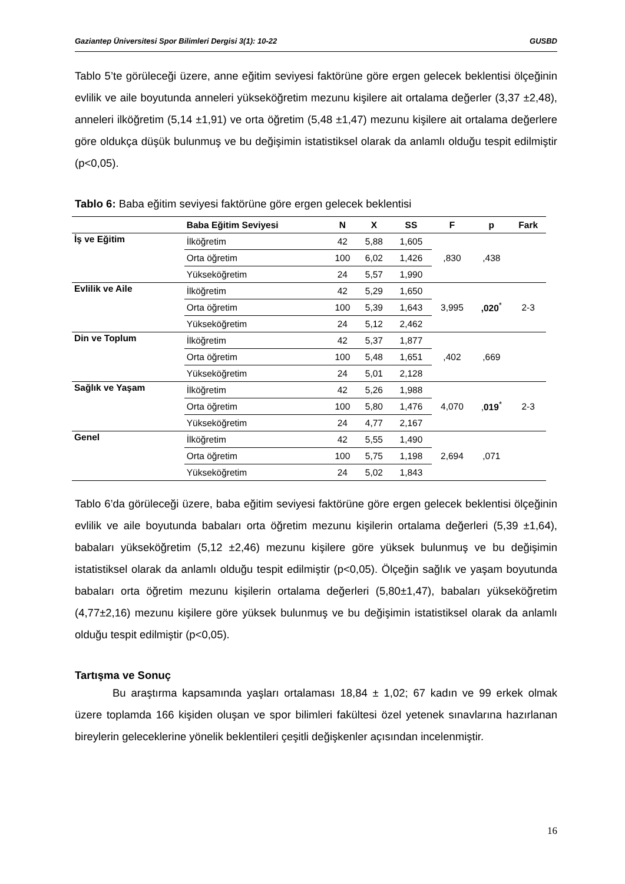Gaziantep Üniversitesi Spor Bilimleri Dergisi 3(1): 10-22 GUSBD
Tablo 5’te görüleceği üzere, anne eğitim seviyesi faktörüne göre ergen gelecek beklentisi ölçeğinin evlilik ve aile boyutunda anneleri yükseköğretim mezunu kişilere ait ortalama değerler (3,37 ±2,48), anneleri ilköğretim (5,14 ±1,91) ve orta öğretim (5,48 ±1,47) mezunu kişilere ait ortalama değerlere göre oldukça düşük bulunmuş ve bu değişimin istatistiksel olarak da anlamlı olduğu tespit edilmiştir (p<0,05).
Tablo 6: Baba eğitim seviyesi faktörüne göre ergen gelecek beklentisi
| | Baba Eğitim Seviyesi | N | X | SS | F | p | Fark |
| --- | --- | --- | --- | --- | --- | --- | --- |
| İş ve Eğitim | İlköğretim | 42 | 5,88 | 1,605 | ,830 | ,438 | |
| | Orta öğretim | 100 | 6,02 | 1,426 | | | |
| | Yükseköğretim | 24 | 5,57 | 1,990 | | | |
| Evlilik ve Aile | İlköğretim | 42 | 5,29 | 1,650 | 3,995 | ,020<sup>*</sup> | 2-3 |
| | Orta öğretim | 100 | 5,39 | 1,643 | | | |
| | Yükseköğretim | 24 | 5,12 | 2,462 | | | |
| Din ve Toplum | İlköğretim | 42 | 5,37 | 1,877 | ,402 | ,669 | |
| | Orta öğretim | 100 | 5,48 | 1,651 | | | |
| | Yükseköğretim | 24 | 5,01 | 2,128 | | | |
| Sağlık ve Yaşam | İlköğretim | 42 | 5,26 | 1,988 | 4,070 | , 019<sup>*</sup> | 2-3 |
| | Orta öğretim | 100 | 5,80 | 1,476 | | | |
| | Yükseköğretim | 24 | 4,77 | 2,167 | | | |
| Genel | İlköğretim | 42 | 5,55 | 1,490 | 2,694 | ,071 | |
| | Orta öğretim | 100 | 5,75 | 1,198 | | | |
| | Yükseköğretim | 24 | 5,02 | 1,843 | | | |
Tablo 6’da görüleceği üzere, baba eğitim seviyesi faktörüne göre ergen gelecek beklentisi ölçeğinin evlilik ve aile boyutunda babaları orta öğretim mezunu kişilerin ortalama değerleri (5,39 ±1,64), babaları yükseköğretim (5,12 ±2,46) mezunu kişilere göre yüksek bulunmuş ve bu değişimin istatistiksel olarak da anlamlı olduğu tespit edilmiştir (p<0,05). Ölçeğin sağlık ve yaşam boyutunda babaları orta öğretim mezunu kişilerin ortalama değerleri (5,80±1,47), babaları yükseköğretim (4,77±2,16) mezunu kişilere göre yüksek bulunmuş ve bu değişimin istatistiksel olarak da anlamlı olduğu tespit edilmiştir (p<0,05).
Tartışma ve Sonuç
Bu araştırma kapsamında yaşları ortalaması 18,84 ± 1,02; 67 kadın ve 99 erkek olmak üzere toplamda 166 kişiden oluşan ve spor bilimleri fakültesi özel yetenek sınavlarına hazırlanan bireylerin geleceklerine yönelik beklentileri çeşitli değişkenler açısından incelenmiştir.
16